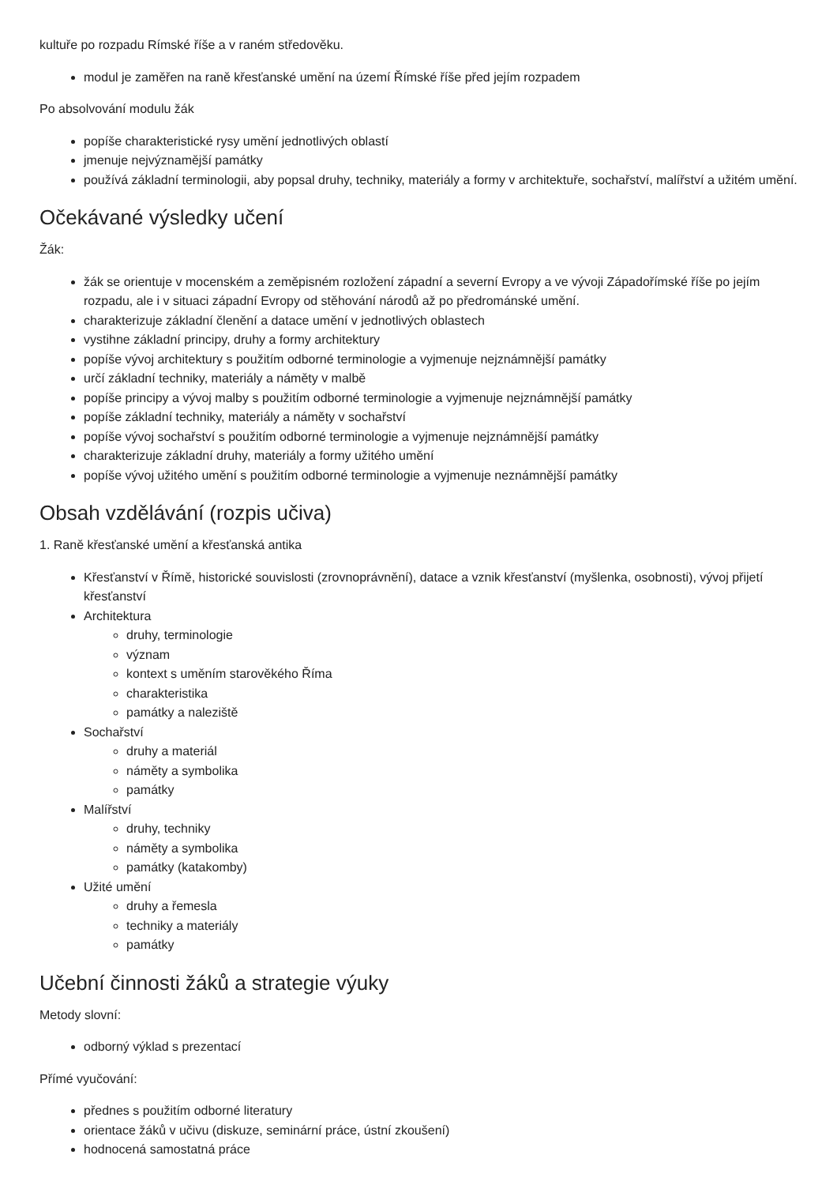kultuře po rozpadu Rímské říše a v raném středověku.
modul je zaměřen na raně křesťanské umění na území Římské říše před jejím rozpadem
Po absolvování modulu žák
popíše charakteristické rysy umění jednotlivých oblastí
jmenuje nejvýznamější památky
používá základní terminologii, aby popsal druhy, techniky, materiály a formy v architektuře, sochařství, malířství a užitém umění.
Očekávané výsledky učení
Žák:
žák se orientuje v mocenském a zeměpisném rozložení západní a severní Evropy a ve vývoji Západořímské říše po jejím rozpadu, ale i v situaci západní Evropy od stěhování národů až po předrománské umění.
charakterizuje základní členění a datace umění v jednotlivých oblastech
vystihne základní principy, druhy a formy architektury
popíše vývoj architektury s použitím odborné terminologie a vyjmenuje nejznámnější památky
určí základní techniky, materiály a náměty v malbě
popíše principy a vývoj malby s použitím odborné terminologie a vyjmenuje nejznámnější památky
popíše základní techniky, materiály a náměty v sochařství
popíše vývoj sochařství s použitím odborné terminologie a vyjmenuje nejznámnější památky
charakterizuje základní druhy, materiály a formy užitého umění
popíše vývoj užitého umění s použitím odborné terminologie a vyjmenuje neznámnější památky
Obsah vzdělávání (rozpis učiva)
1. Raně křesťanské umění a křesťanská antika
Křesťanství v Římě, historické souvislosti (zrovnoprávnění), datace a vznik křesťanství (myšlenka, osobnosti), vývoj přijetí křesťanství
Architektura
druhy, terminologie
význam
kontext s uměním starověkého Říma
charakteristika
památky a naleziště
Sochařství
druhy a materiál
náměty a symbolika
památky
Malířství
druhy, techniky
náměty a symbolika
památky (katakomby)
Užité umění
druhy a řemesla
techniky a materiály
památky
Učební činnosti žáků a strategie výuky
Metody slovní:
odborný výklad s prezentací
Přímé vyučování:
přednes s použitím odborné literatury
orientace žáků v učivu (diskuze, seminární práce, ústní zkoušení)
hodnocená samostatná práce